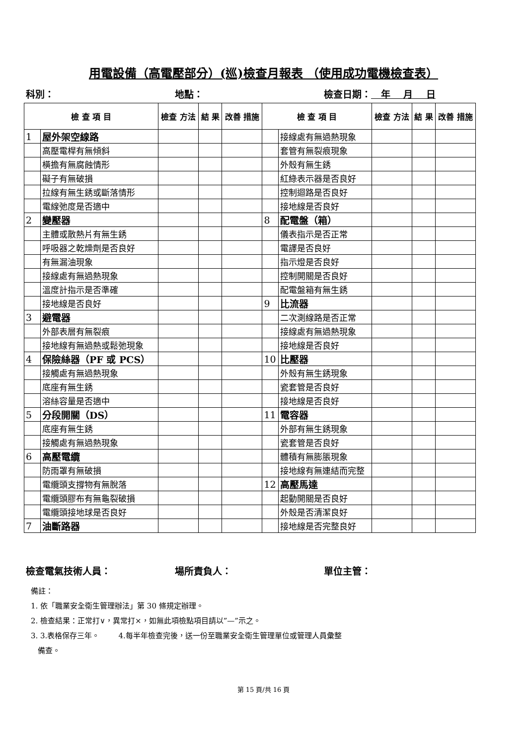用電設備（高電壓部分）(巡)檢查月報表 （使用成功電機檢查表）
科別： 地點： 檢查日期： 年 月 日
| 檢 查 項 目 | | 檢查 方法 | 結 果 | 改善 措施 | 檢 查 項 目 | | 檢查 方法 | 結 果 | 改善 措施 |
| --- | --- | --- | --- | --- | --- | --- | --- | --- | --- |
| 1 | 屋外架空線路 | | | | | 接線處有無過熱現象 | | | |
| | 高壓電桿有無傾斜 | | | | | 套管有無裂痕現象 | | | |
| | 橫擔有無腐蝕情形 | | | | | 外殼有無生銹 | | | |
| | 礙子有無破損 | | | | | 紅綠表示器是否良好 | | | |
| | 拉線有無生銹或斷落情形 | | | | | 控制迴路是否良好 | | | |
| | 電線弛度是否適中 | | | | | 接地線是否良好 | | | |
| 2 | 變壓器 | | | | 8 | 配電盤（箱） | | | |
| | 主體或散熱片有無生銹 | | | | | 儀表指示是否正常 | | | |
| | 呼吸器之乾燥劑是否良好 | | | | | 電譯是否良好 | | | |
| | 有無漏油現象 | | | | | 指示燈是否良好 | | | |
| | 接線處有無過熱現象 | | | | | 控制開關是否良好 | | | |
| | 溫度計指示是否準確 | | | | | 配電盤箱有無生銹 | | | |
| | 接地線是否良好 | | | | 9 | 比流器 | | | |
| 3 | 避電器 | | | | | 二次測線路是否正常 | | | |
| | 外部表層有無裂痕 | | | | | 接線處有無過熱現象 | | | |
| | 接地線有無過熱或鬆弛現象 | | | | | 接地線是否良好 | | | |
| 4 | 保險絲器（PF 或 PCS） | | | | 10 | 比壓器 | | | |
| | 接觸處有無過熱現象 | | | | | 外殼有無生銹現象 | | | |
| | 底座有無生銹 | | | | | 瓷套管是否良好 | | | |
| | 溶絲容量是否適中 | | | | | 接地線是否良好 | | | |
| 5 | 分段開關（DS） | | | | 11 | 電容器 | | | |
| | 底座有無生銹 | | | | | 外部有無生銹現象 | | | |
| | 接觸處有無過熱現象 | | | | | 瓷套管是否良好 | | | |
| 6 | 高壓電纜 | | | | | 體積有無膨脹現象 | | | |
| | 防雨罩有無破損 | | | | | 接地線有無連結而完整 | | | |
| | 電纜頭支撐物有無脫落 | | | | 12 | 高壓馬達 | | | |
| | 電纜頭膠布有無龜裂破損 | | | | | 起動開關是否良好 | | | |
| | 電纜頭接地球是否良好 | | | | | 外殼是否清潔良好 | | | |
| 7 | 油斷路器 | | | | | 接地線是否完整良好 | | | |
檢查電氣技術人員： 場所責負人： 單位主管：
備註：
1. 依「職業安全衛生管理辦法」第 30 條規定辦理。
2. 檢查結果：正常打∨，異常打×，如無此項檢點項目請以”—”示之。
3. 3.表格保存三年。 4.每半年檢查完後，送一份至職業安全衛生管理單位或管理人員彙整
備查。
第 15 頁/共 16 頁